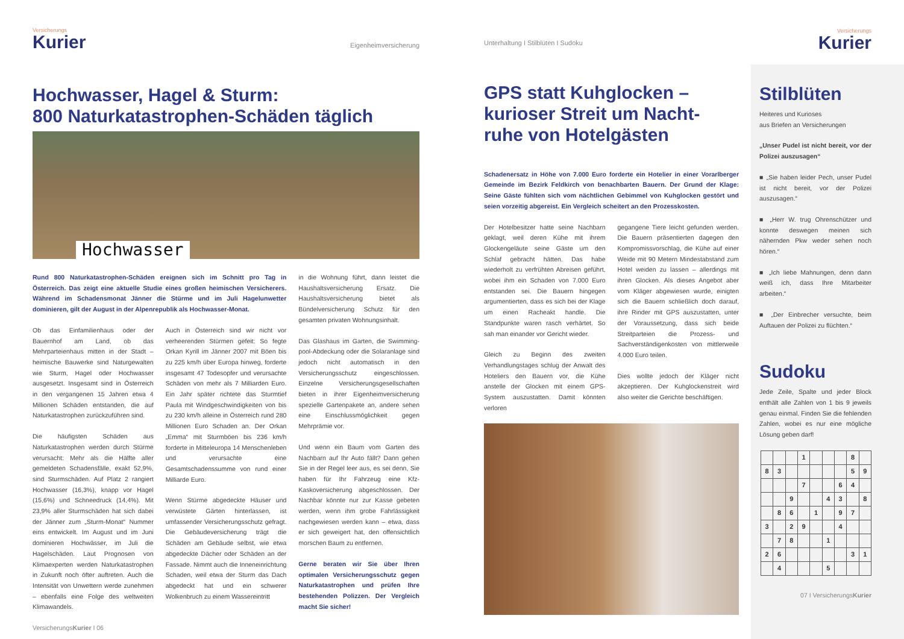Versicherungs
Kurier
Eigenheimversicherung
Hochwasser, Hagel & Sturm:
800 Naturkatastrophen-Schäden täglich
Hochwasser
Rund 800 Naturkatastrophen-Schäden ereignen sich im Schnitt pro Tag in Österreich. Das zeigt eine aktuelle Studie eines großen heimischen Versicherers. Während im Schadensmonat Jänner die Stürme und im Juli Hagelunwetter dominieren, gilt der August in der Alpenrepublik als Hochwasser-Monat.
Ob das Einfamilienhaus oder der Bauernhof am Land, ob das Mehrparteienhaus mitten in der Stadt – heimische Bauwerke sind Naturgewalten wie Sturm, Hagel oder Hochwasser ausgesetzt. Insgesamt sind in Österreich in den vergangenen 15 Jahren etwa 4 Millionen Schäden entstanden, die auf Naturkatastrophen zurückzuführen sind.
Die häufigsten Schäden aus Naturkatastrophen werden durch Stürme verursacht: Mehr als die Hälfte aller gemeldeten Schadensfälle, exakt 52,9%, sind Sturmschäden. Auf Platz 2 rangiert Hochwasser (16,3%), knapp vor Hagel (15,6%) und Schneedruck (14,4%). Mit 23,9% aller Sturmschäden hat sich dabei der Jänner zum „Sturm-Monat“ Nummer eins entwickelt. Im August und im Juni dominieren Hochwässer, im Juli die Hagelschäden. Laut Prognosen von Klimaexperten werden Naturkatastrophen in Zukunft noch öfter auftreten. Auch die Intensität von Unwettern werde zunehmen – ebenfalls eine Folge des weltweiten Klimawandels.
Auch in Österreich sind wir nicht vor verheerenden Stürmen gefeit: So fegte Orkan Kyrill im Jänner 2007 mit Böen bis zu 225 km/h über Europa hinweg, forderte insgesamt 47 Todesopfer und verursachte Schäden von mehr als 7 Milliarden Euro. Ein Jahr später richtete das Sturmtief Paula mit Windgeschwindigkeiten von bis zu 230 km/h alleine in Österreich rund 280 Millionen Euro Schaden an. Der Orkan „Emma“ mit Sturmböen bis 236 km/h forderte in Mitteleuropa 14 Menschenleben und verursachte eine Gesamtschadenssumme von rund einer Milliarde Euro.
Wenn Stürme abgedeckte Häuser und verwüstete Gärten hinterlassen, ist umfassender Versicherungsschutz gefragt. Die Gebäudeversicherung trägt die Schäden am Gebäude selbst, wie etwa abgedeckte Dächer oder Schäden an der Fassade. Nimmt auch die Inneneinrichtung Schaden, weil etwa der Sturm das Dach abgedeckt hat und ein schwerer Wolkenbruch zu einem Wassereintritt
in die Wohnung führt, dann leistet die Haushaltsversicherung Ersatz. Die Haushaltsversicherung bietet als Bündelversicherung Schutz für den gesamten privaten Wohnungsinhalt.
Das Glashaus im Garten, die Swimming-pool-Abdeckung oder die Solaranlage sind jedoch nicht automatisch in den Versicherungsschutz eingeschlossen. Einzelne Versicherungsgesellschaften bieten in ihrer Eigenheimversicherung spezielle Gartenpakete an, andere sehen eine Einschlussmöglichkeit gegen Mehrprämie vor.
Und wenn ein Baum vom Garten des Nachbarn auf Ihr Auto fällt? Dann gehen Sie in der Regel leer aus, es sei denn, Sie haben für Ihr Fahrzeug eine Kfz-Kaskoversicherung abgeschlossen. Der Nachbar könnte nur zur Kasse gebeten werden, wenn ihm grobe Fahrlässigkeit nachgewiesen werden kann – etwa, dass er sich geweigert hat, den offensichtlich morschen Baum zu entfernen.
Gerne beraten wir Sie über Ihren optimalen Versicherungsschutz gegen Naturkatastrophen und prüfen Ihre bestehenden Polizzen. Der Vergleich macht Sie sicher!
VersicherungsKurier I 06
Unterhaltung I Stilblüten I Sudoku
GPS statt Kuhglocken – kurioser Streit um Nacht-ruhe von Hotelgästen
Schadenersatz in Höhe von 7.000 Euro forderte ein Hotelier in einer Vorarlberger Gemeinde im Bezirk Feldkirch von benachbarten Bauern. Der Grund der Klage: Seine Gäste fühlten sich vom nächtlichen Gebimmel von Kuhglocken gestört und seien vorzeitig abgereist. Ein Vergleich scheitert an den Prozesskosten.
Der Hotelbesitzer hatte seine Nachbarn geklagt, weil deren Kühe mit ihrem Glockengeläute seine Gäste um den Schlaf gebracht hätten. Das habe wiederholt zu verfrühten Abreisen geführt, wobei ihm ein Schaden von 7.000 Euro entstanden sei. Die Bauern hingegen argumentierten, dass es sich bei der Klage um einen Racheakt handle. Die Standpunkte waren rasch verhärtet. So sah man einander vor Gericht wieder.
Gleich zu Beginn des zweiten Verhandlungstages schlug der Anwalt des Hoteliers den Bauern vor, die Kühe anstelle der Glocken mit einem GPS-System auszustatten. Damit könnten verloren
gegangene Tiere leicht gefunden werden. Die Bauern präsentierten dagegen den Kompromissvorschlag, die Kühe auf einer Weide mit 90 Metern Mindestabstand zum Hotel weiden zu lassen – allerdings mit ihren Glocken. Als dieses Angebot aber vom Kläger abgewiesen wurde, einigten sich die Bauern schließlich doch darauf, ihre Rinder mit GPS auszustatten, unter der Voraussetzung, dass sich beide Streitparteien die Prozess- und Sachverständigenkosten von mittlerweile 4.000 Euro teilen.
Dies wollte jedoch der Kläger nicht akzeptieren. Der Kuhglockenstreit wird also weiter die Gerichte beschäftigen.
Versicherungs
Kurier
Stilblüten
Heiteres und Kurioses
aus Briefen an Versicherungen
„Unser Pudel ist nicht bereit, vor der Polizei auszusagen“
■ „Sie haben leider Pech, unser Pudel ist nicht bereit, vor der Polizei auszusagen.“
■ „Herr W. trug Ohrenschützer und konnte deswegen meinen sich nähernden Pkw weder sehen noch hören.“
■ „Ich liebe Mahnungen, denn dann weiß ich, dass Ihre Mitarbeiter arbeiten.“
■ „Der Einbrecher versuchte, beim Auftauen der Polizei zu flüchten.“
Sudoku
Jede Zeile, Spalte und jeder Block enthält alle Zahlen von 1 bis 9 jeweils genau einmal. Finden Sie die fehlenden Zahlen, wobei es nur eine mögliche Lösung geben darf!
| | | | 1 | | | | 8 | |
| 8 | 3 | | | | | | 5 | 9 |
| | | | 7 | | | 6 | 4 | |
| | | 9 | | | 4 | 3 | | 8 |
| | 8 | 6 | | 1 | | 9 | 7 | |
| 3 | | 2 | 9 | | | 4 | | |
| | 7 | 8 | | | 1 | | | |
| 2 | 6 | | | | | | 3 | 1 |
| | 4 | | | | 5 | | | |
07 I VersicherungsKurier